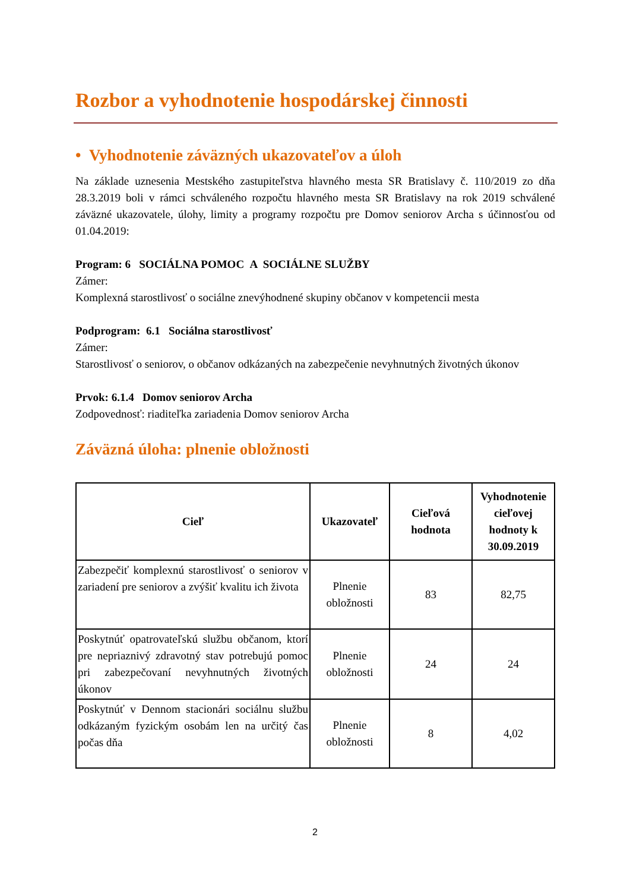Rozbor a vyhodnotenie hospodárskej činnosti
• Vyhodnotenie záväzných ukazovateľov a úloh
Na základe uznesenia Mestského zastupiteľstva hlavného mesta SR Bratislavy č. 110/2019 zo dňa 28.3.2019 boli v rámci schváleného rozpočtu hlavného mesta SR Bratislavy na rok 2019 schválené záväzné ukazovatele, úlohy, limity a programy rozpočtu pre Domov seniorov Archa s účinnosťou od 01.04.2019:
Program: 6 SOCIÁLNA POMOC A SOCIÁLNE SLUŽBY
Zámer:
Komplexná starostlivosť o sociálne znevýhodnené skupiny občanov v kompetencii mesta
Podprogram: 6.1 Sociálna starostlivosť
Zámer:
Starostlivosť o seniorov, o občanov odkázaných na zabezpečenie nevyhnutných životných úkonov
Prvok: 6.1.4 Domov seniorov Archa
Zodpovednosť: riaditeľka zariadenia Domov seniorov Archa
Záväzná úloha: plnenie obložnosti
| Cieľ | Ukazovateľ | Cieľová hodnota | Vyhodnotenie cieľovej hodnoty k 30.09.2019 |
| --- | --- | --- | --- |
| Zabezpečiť komplexnú starostlivosť o seniorov v zariadení pre seniorov a zvýšiť kvalitu ich života | Plnenie obložnosti | 83 | 82,75 |
| Poskytnúť opatrovateľskú službu občanom, ktorí pre nepriaznivý zdravotný stav potrebujú pomoc pri zabezpečovaní nevyhnutných životných úkonov | Plnenie obložnosti | 24 | 24 |
| Poskytnúť v Dennom stacionári sociálnu službu odkázaným fyzickým osobám len na určitý čas počas dňa | Plnenie obložnosti | 8 | 4,02 |
2